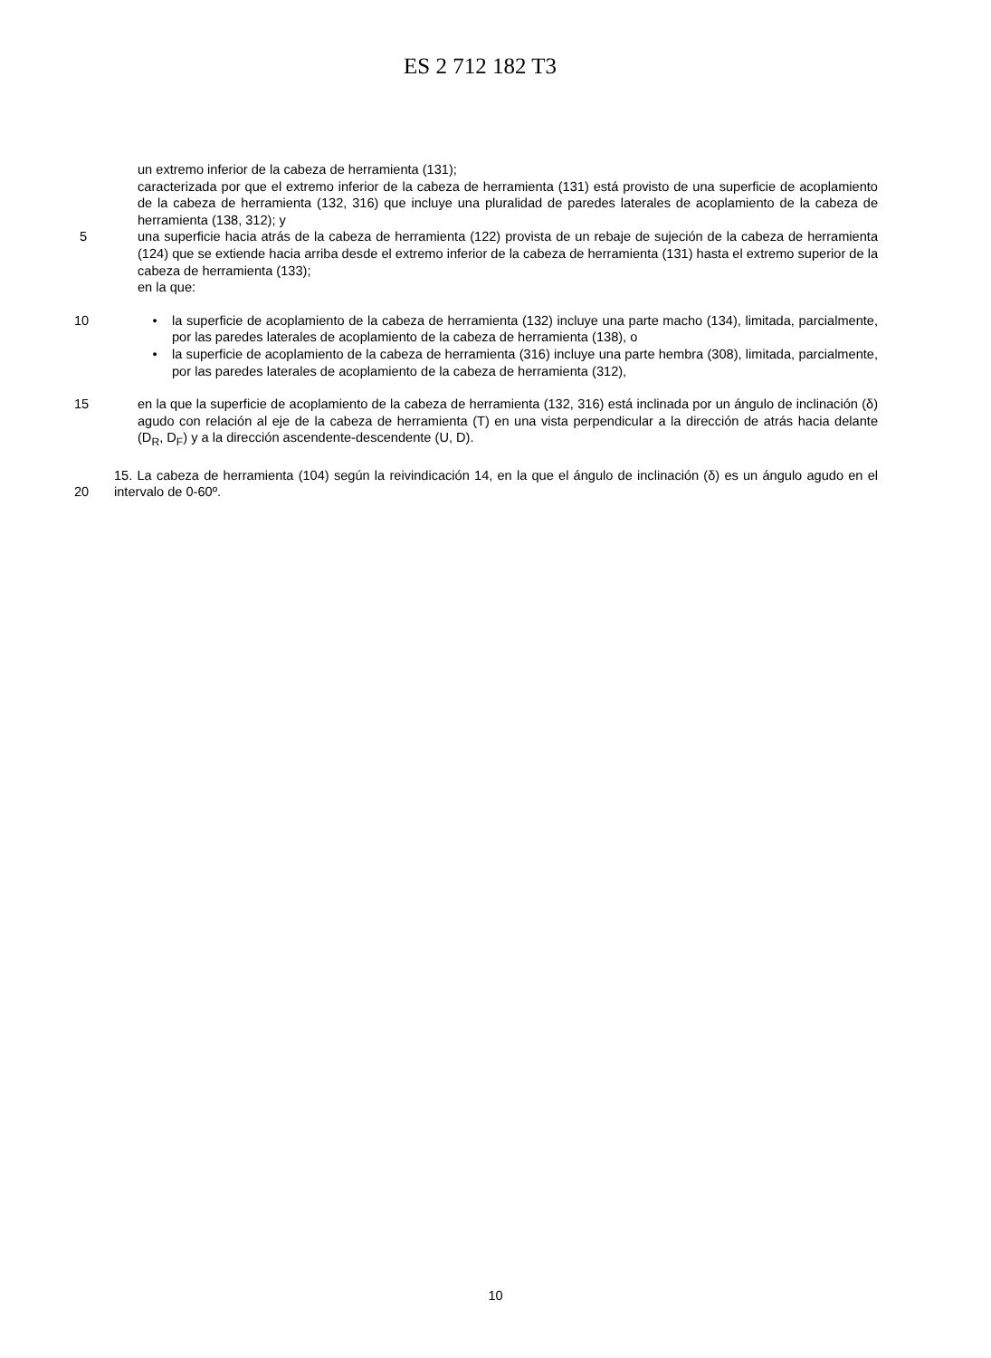ES 2 712 182 T3
un extremo inferior de la cabeza de herramienta (131);
caracterizada por que el extremo inferior de la cabeza de herramienta (131) está provisto de una superficie de acoplamiento de la cabeza de herramienta (132, 316) que incluye una pluralidad de paredes laterales de acoplamiento de la cabeza de herramienta (138, 312); y
5 una superficie hacia atrás de la cabeza de herramienta (122) provista de un rebaje de sujeción de la cabeza de herramienta (124) que se extiende hacia arriba desde el extremo inferior de la cabeza de herramienta (131) hasta el extremo superior de la cabeza de herramienta (133);
en la que:
10 • la superficie de acoplamiento de la cabeza de herramienta (132) incluye una parte macho (134), limitada, parcialmente, por las paredes laterales de acoplamiento de la cabeza de herramienta (138), o
• la superficie de acoplamiento de la cabeza de herramienta (316) incluye una parte hembra (308), limitada, parcialmente, por las paredes laterales de acoplamiento de la cabeza de herramienta (312),
15 en la que la superficie de acoplamiento de la cabeza de herramienta (132, 316) está inclinada por un ángulo de inclinación (δ) agudo con relación al eje de la cabeza de herramienta (T) en una vista perpendicular a la dirección de atrás hacia delante (D<sub>R</sub>, D<sub>F</sub>) y a la dirección ascendente-descendente (U, D).
20 15. La cabeza de herramienta (104) según la reivindicación 14, en la que el ángulo de inclinación (δ) es un ángulo agudo en el intervalo de 0-60º.
10